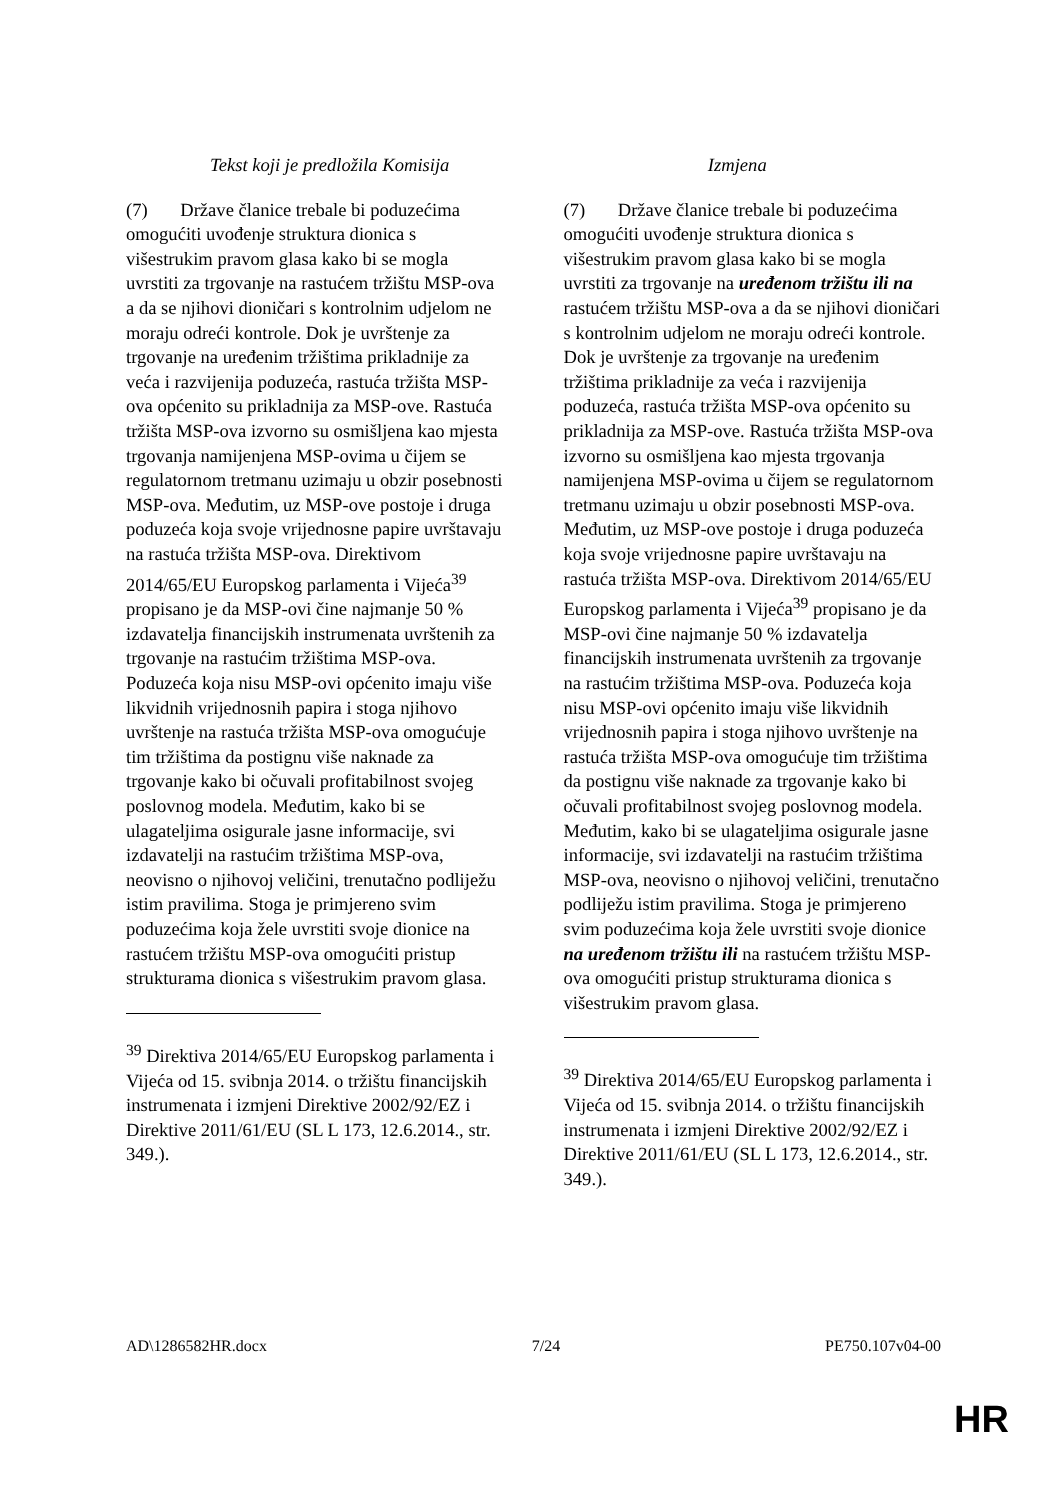| Tekst koji je predložila Komisija | Izmjena |
| --- | --- |
| (7) Države članice trebale bi poduzećima omogućiti uvođenje struktura dionica s višestrukim pravom glasa kako bi se mogla uvrstiti za trgovanje na rastućem tržištu MSP-ova a da se njihovi dioničari s kontrolnim udjelom ne moraju odreći kontrole. Dok je uvrštenje za trgovanje na uređenim tržištima prikladnije za veća i razvijenija poduzeća, rastuća tržišta MSP-ova općenito su prikladnija za MSP-ove. Rastuća tržišta MSP-ova izvorno su osmišljena kao mjesta trgovanja namijenjena MSP-ovima u čijem se regulatornom tretmanu uzimaju u obzir posebnosti MSP-ova. Međutim, uz MSP-ove postoje i druga poduzeća koja svoje vrijednosne papire uvrštavaju na rastuća tržišta MSP-ova. Direktivom 2014/65/EU Europskog parlamenta i Vijeća<sup>39</sup> propisano je da MSP-ovi čine najmanje 50 % izdavatelja financijskih instrumenata uvrštenih za trgovanje na rastućim tržištima MSP-ova. Poduzeća koja nisu MSP-ovi općenito imaju više likvidnih vrijednosnih papira i stoga njihovo uvrštenje na rastuća tržišta MSP-ova omogućuje tim tržištima da postignu više naknade za trgovanje kako bi očuvali profitabilnost svojeg poslovnog modela. Međutim, kako bi se ulagateljima osigurale jasne informacije, svi izdavatelji na rastućim tržištima MSP-ova, neovisno o njihovoj veličini, trenutačno podliježu istim pravilima. Stoga je primjereno svim poduzećima koja žele uvrstiti svoje dionice na rastućem tržištu MSP-ova omogućiti pristup strukturama dionica s višestrukim pravom glasa. <sup>39</sup> Direktiva 2014/65/EU Europskog parlamenta i Vijeća od 15. svibnja 2014. o tržištu financijskih instrumenata i izmjeni Direktive 2002/92/EZ i Direktive 2011/61/EU (SL L 173, 12.6.2014., str. 349.). | (7) Države članice trebale bi poduzećima omogućiti uvođenje struktura dionica s višestrukim pravom glasa kako bi se mogla uvrstiti za trgovanje na uređenom tržištu ili na rastućem tržištu MSP-ova a da se njihovi dioničari s kontrolnim udjelom ne moraju odreći kontrole. Dok je uvrštenje za trgovanje na uređenim tržištima prikladnije za veća i razvijenija poduzeća, rastuća tržišta MSP-ova općenito su prikladnija za MSP-ove. Rastuća tržišta MSP-ova izvorno su osmišljena kao mjesta trgovanja namijenjena MSP-ovima u čijem se regulatornom tretmanu uzimaju u obzir posebnosti MSP-ova. Međutim, uz MSP-ove postoje i druga poduzeća koja svoje vrijednosne papire uvrštavaju na rastuća tržišta MSP-ova. Direktivom 2014/65/EU Europskog parlamenta i Vijeća<sup>39</sup> propisano je da MSP-ovi čine najmanje 50 % izdavatelja financijskih instrumenata uvrštenih za trgovanje na rastućim tržištima MSP-ova. Poduzeća koja nisu MSP-ovi općenito imaju više likvidnih vrijednosnih papira i stoga njihovo uvrštenje na rastuća tržišta MSP-ova omogućuje tim tržištima da postignu više naknade za trgovanje kako bi očuvali profitabilnost svojeg poslovnog modela. Međutim, kako bi se ulagateljima osigurale jasne informacije, svi izdavatelji na rastućim tržištima MSP-ova, neovisno o njihovoj veličini, trenutačno podliježu istim pravilima. Stoga je primjereno svim poduzećima koja žele uvrstiti svoje dionice na uređenom tržištu ili na rastućem tržištu MSP-ova omogućiti pristup strukturama dionica s višestrukim pravom glasa. <sup>39</sup> Direktiva 2014/65/EU Europskog parlamenta i Vijeća od 15. svibnja 2014. o tržištu financijskih instrumenata i izmjeni Direktive 2002/92/EZ i Direktive 2011/61/EU (SL L 173, 12.6.2014., str. 349.). |
AD\1286582HR.docx 7/24 PE750.107v04-00
HR